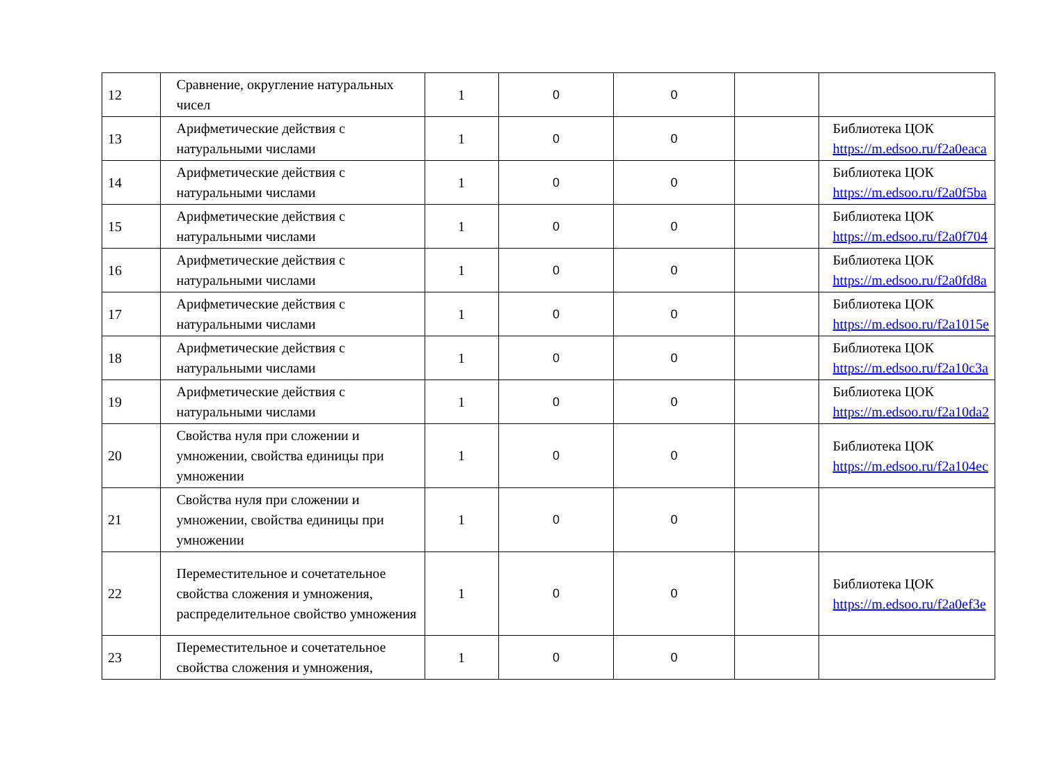| 12 | Сравнение, округление натуральных чисел | 1 | 0 | 0 | | |
| 13 | Арифметические действия с натуральными числами | 1 | 0 | 0 | | Библиотека ЦОК https://m.edsoo.ru/f2a0eaca |
| 14 | Арифметические действия с натуральными числами | 1 | 0 | 0 | | Библиотека ЦОК https://m.edsoo.ru/f2a0f5ba |
| 15 | Арифметические действия с натуральными числами | 1 | 0 | 0 | | Библиотека ЦОК https://m.edsoo.ru/f2a0f704 |
| 16 | Арифметические действия с натуральными числами | 1 | 0 | 0 | | Библиотека ЦОК https://m.edsoo.ru/f2a0fd8a |
| 17 | Арифметические действия с натуральными числами | 1 | 0 | 0 | | Библиотека ЦОК https://m.edsoo.ru/f2a1015e |
| 18 | Арифметические действия с натуральными числами | 1 | 0 | 0 | | Библиотека ЦОК https://m.edsoo.ru/f2a10c3a |
| 19 | Арифметические действия с натуральными числами | 1 | 0 | 0 | | Библиотека ЦОК https://m.edsoo.ru/f2a10da2 |
| 20 | Свойства нуля при сложении и умножении, свойства единицы при умножении | 1 | 0 | 0 | | Библиотека ЦОК https://m.edsoo.ru/f2a104ec |
| 21 | Свойства нуля при сложении и умножении, свойства единицы при умножении | 1 | 0 | 0 | | |
| 22 | Переместительное и сочетательное свойства сложения и умножения, распределительное свойство умножения | 1 | 0 | 0 | | Библиотека ЦОК https://m.edsoo.ru/f2a0ef3e |
| 23 | Переместительное и сочетательное свойства сложения и умножения, | 1 | 0 | 0 | | |